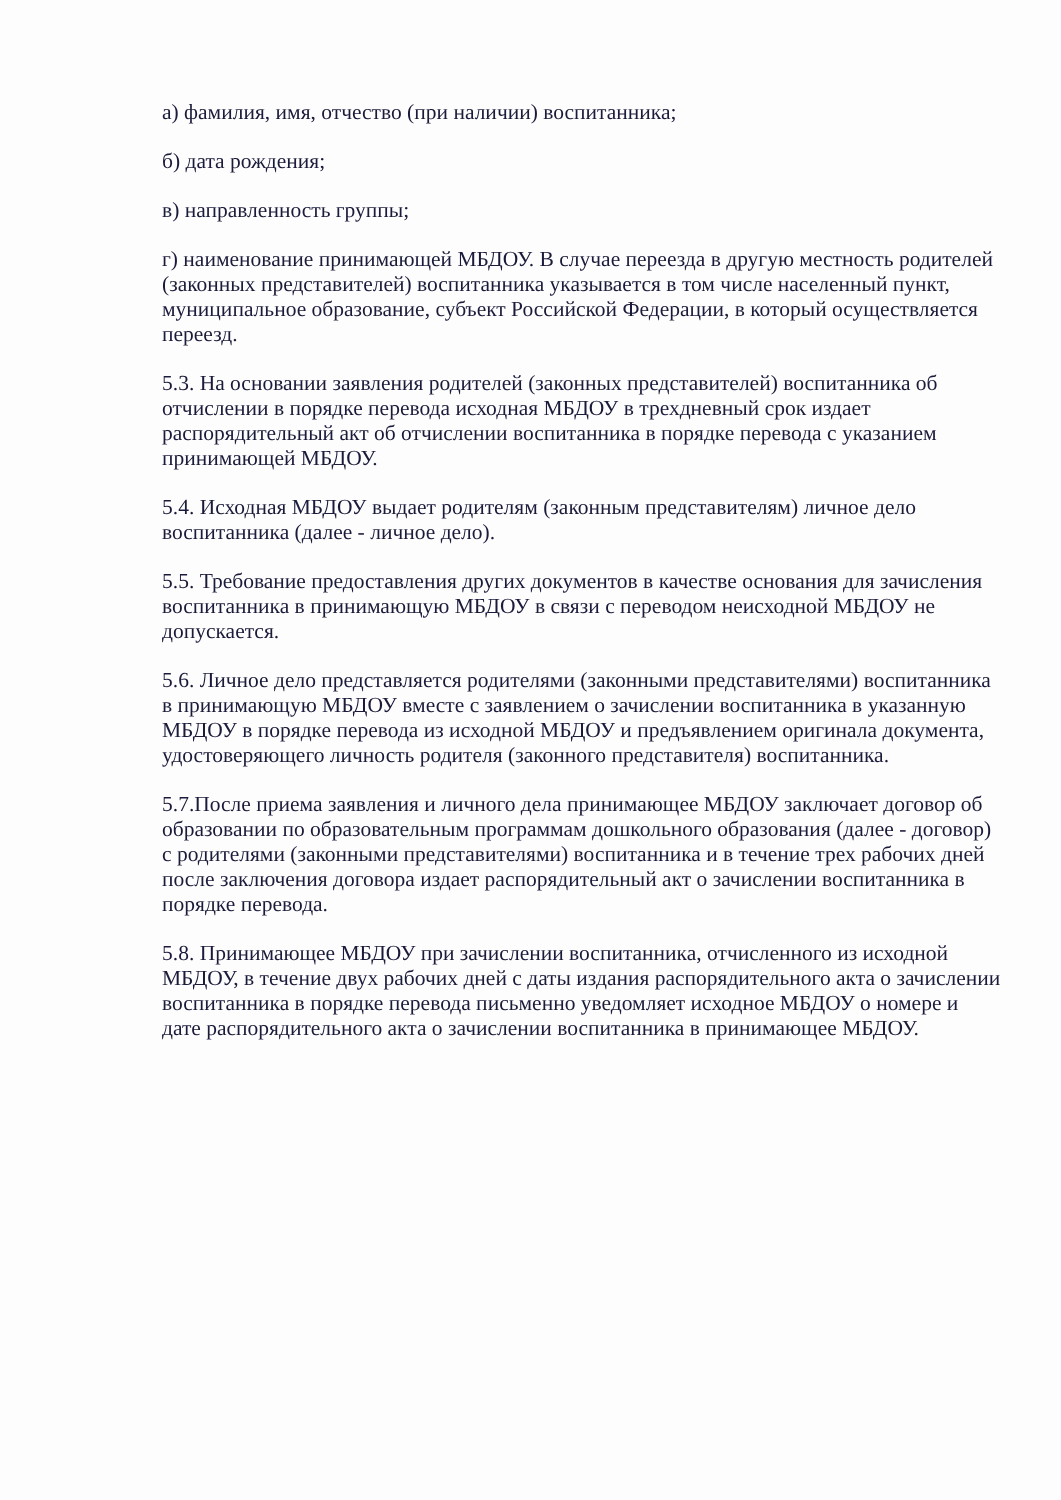а) фамилия, имя, отчество (при наличии) воспитанника;
б) дата рождения;
в) направленность группы;
г) наименование принимающей МБДОУ. В случае переезда в другую местность родителей (законных представителей) воспитанника указывается в том числе населенный пункт, муниципальное образование, субъект Российской Федерации, в который осуществляется переезд.
5.3. На основании заявления родителей (законных представителей) воспитанника об отчислении в порядке перевода исходная МБДОУ в трехдневный срок издает распорядительный акт об отчислении воспитанника в порядке перевода с указанием принимающей МБДОУ.
5.4. Исходная МБДОУ выдает родителям (законным представителям) личное дело воспитанника (далее - личное дело).
5.5. Требование предоставления других документов в качестве основания для зачисления воспитанника в принимающую МБДОУ в связи с переводом неисходной МБДОУ не допускается.
5.6. Личное дело представляется родителями (законными представителями) воспитанника в принимающую МБДОУ вместе с заявлением о зачислении воспитанника в указанную МБДОУ в порядке перевода из исходной МБДОУ и предъявлением оригинала документа, удостоверяющего личность родителя (законного представителя) воспитанника.
5.7.После приема заявления и личного дела принимающее МБДОУ заключает договор об образовании по образовательным программам дошкольного образования (далее - договор) с родителями (законными представителями) воспитанника и в течение трех рабочих дней после заключения договора издает распорядительный акт о зачислении воспитанника в порядке перевода.
5.8. Принимающее МБДОУ при зачислении воспитанника, отчисленного из исходной МБДОУ, в течение двух рабочих дней с даты издания распорядительного акта о зачислении воспитанника в порядке перевода письменно уведомляет исходное МБДОУ о номере и дате распорядительного акта о зачислении воспитанника в принимающее МБДОУ.